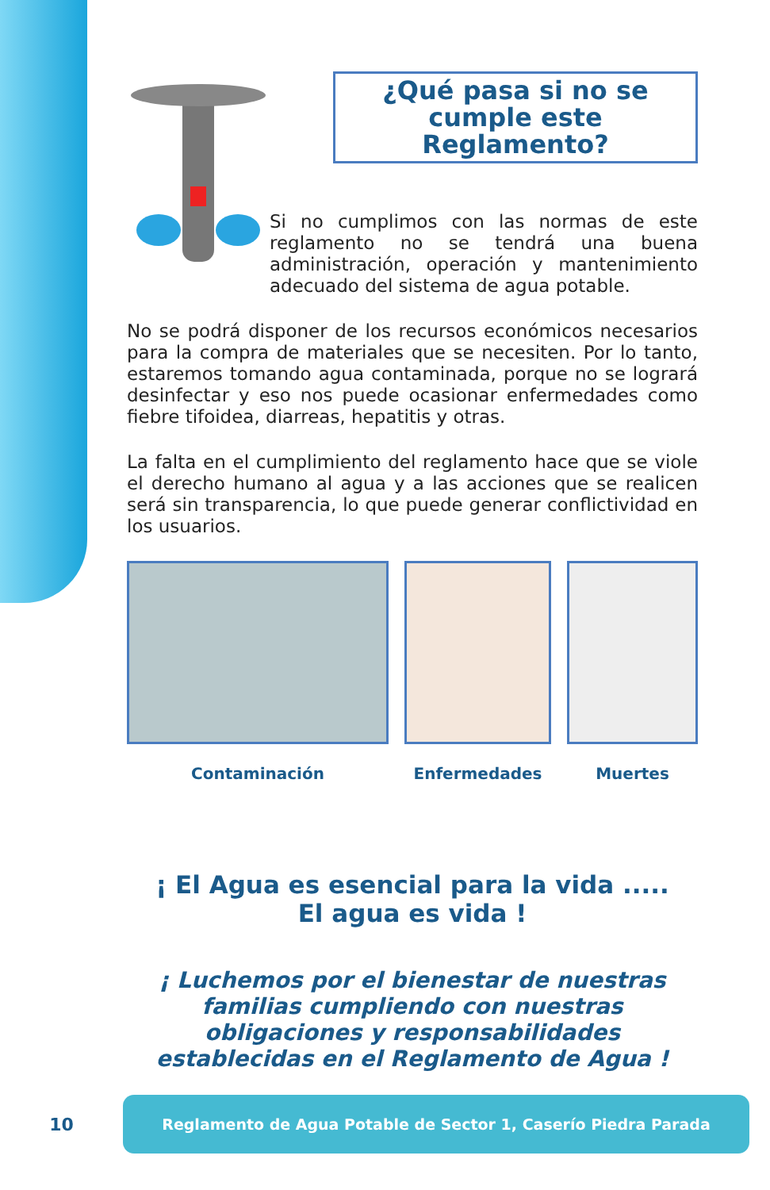¿Qué pasa si no se cumple este Reglamento?
Si no cumplimos con las normas de este reglamento no se tendrá una buena administración, operación y mantenimiento adecuado del sistema de agua potable.
No se podrá disponer de los recursos económicos necesarios para la compra de materiales que se necesiten. Por lo tanto, estaremos tomando agua contaminada, porque no se logrará desinfectar y eso nos puede ocasionar enfermedades como fiebre tifoidea, diarreas, hepatitis y otras.
La falta en el cumplimiento del reglamento hace que se viole el derecho humano al agua y a las acciones que se realicen será sin transparencia, lo que puede generar conflictividad en los usuarios.
Contaminación Enfermedades Muertes
¡ El Agua es esencial para la vida .....
El agua es vida !
¡ Luchemos por el bienestar de nuestras familias cumpliendo con nuestras obligaciones y responsabilidades establecidas en el Reglamento de Agua !
10
Reglamento de Agua Potable de Sector 1, Caserío Piedra Parada